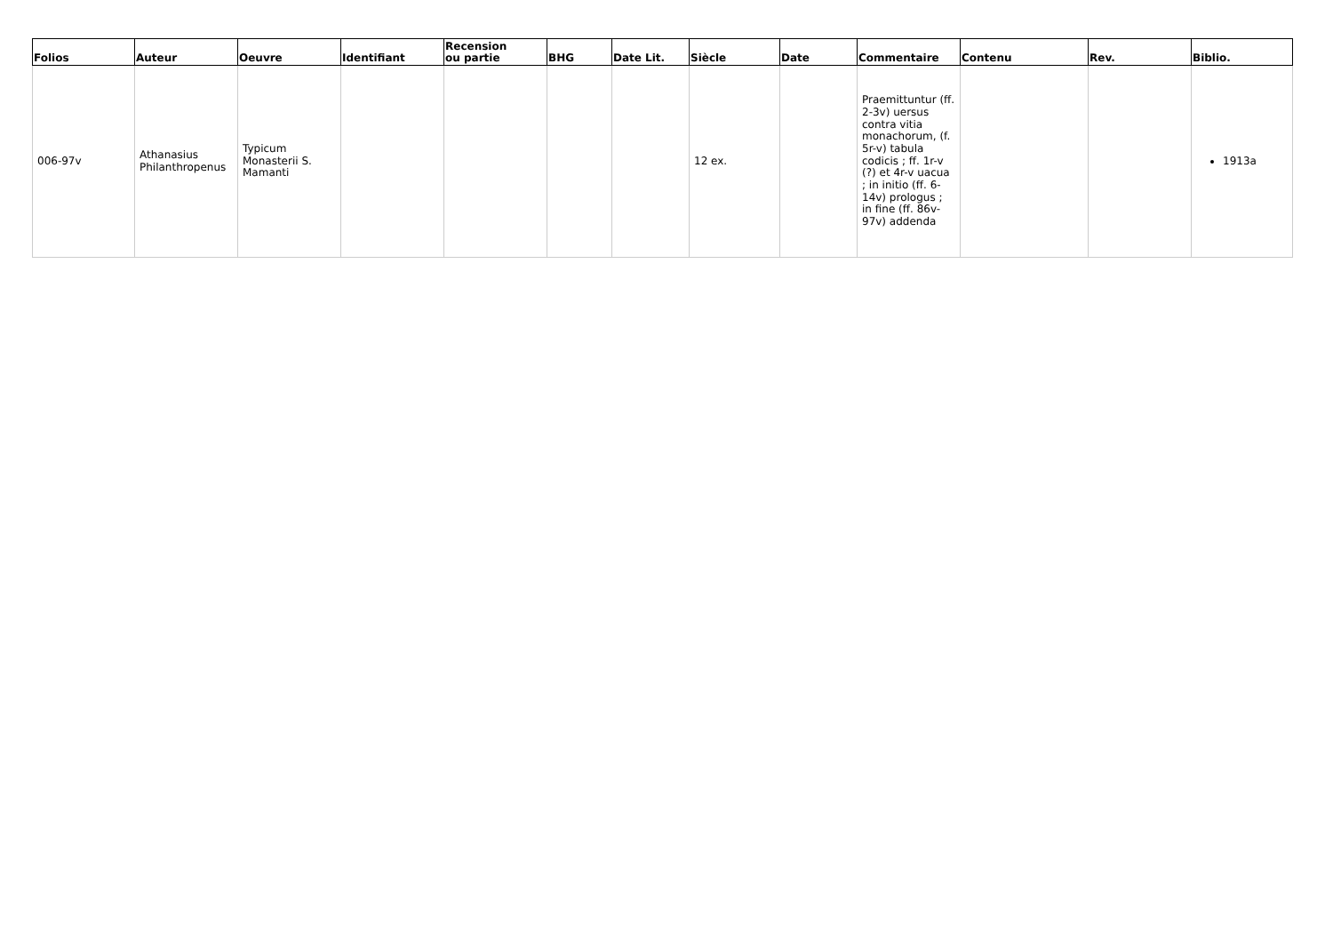| Folios | Auteur | Oeuvre | Identifiant | Recension ou partie | BHG | Date Lit. | Siècle | Date | Commentaire | Contenu | Rev. | Biblio. |
| --- | --- | --- | --- | --- | --- | --- | --- | --- | --- | --- | --- | --- |
| 006-97v | Athanasius Philanthropenus | Typicum Monasterii S. Mamanti | | | | | 12 ex. | | Praemittuntur (ff. 2-3v) uersus contra vitia monachorum, (f. 5r-v) tabula codicis ; ff. 1r-v (?) et 4r-v uacua ; in initio (ff. 6-14v) prologus ; in fine (ff. 86v-97v) addenda | | | 1913a |